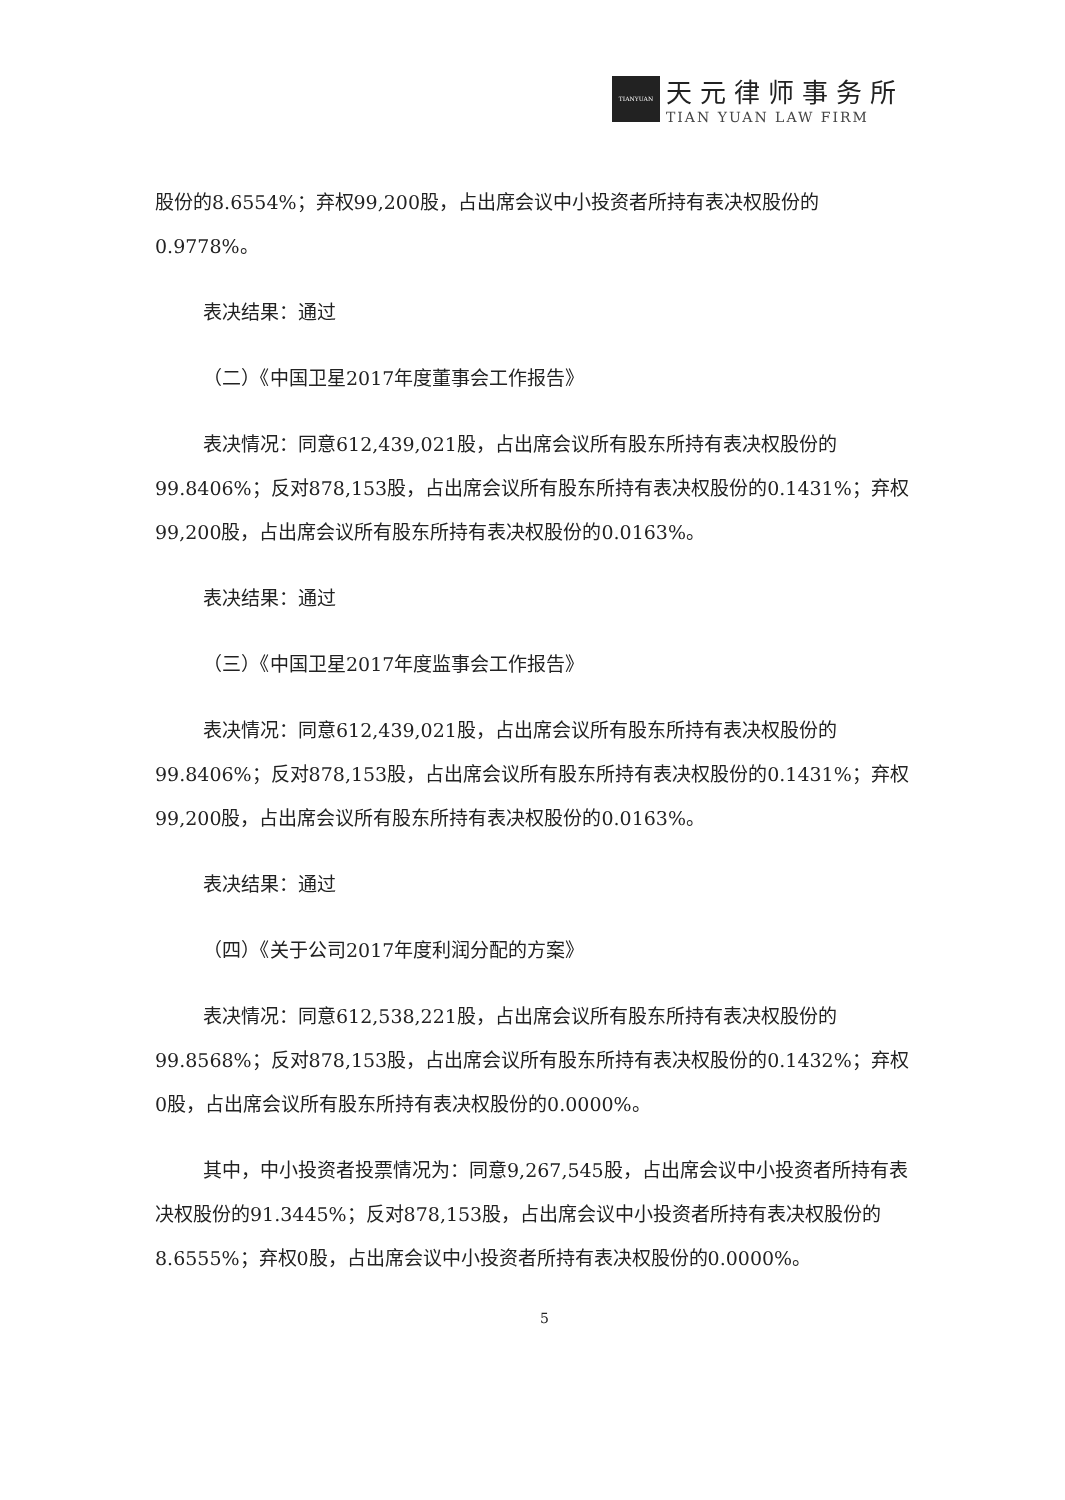TIANYUAN
天元律师事务所
TIAN YUAN LAW FIRM
股份的8.6554%；弃权99,200股，占出席会议中小投资者所持有表决权股份的0.9778%。
表决结果：通过
（二）《中国卫星2017年度董事会工作报告》
表决情况：同意612,439,021股，占出席会议所有股东所持有表决权股份的99.8406%；反对878,153股，占出席会议所有股东所持有表决权股份的0.1431%；弃权99,200股，占出席会议所有股东所持有表决权股份的0.0163%。
表决结果：通过
（三）《中国卫星2017年度监事会工作报告》
表决情况：同意612,439,021股，占出席会议所有股东所持有表决权股份的99.8406%；反对878,153股，占出席会议所有股东所持有表决权股份的0.1431%；弃权99,200股，占出席会议所有股东所持有表决权股份的0.0163%。
表决结果：通过
（四）《关于公司2017年度利润分配的方案》
表决情况：同意612,538,221股，占出席会议所有股东所持有表决权股份的99.8568%；反对878,153股，占出席会议所有股东所持有表决权股份的0.1432%；弃权0股，占出席会议所有股东所持有表决权股份的0.0000%。
其中，中小投资者投票情况为：同意9,267,545股，占出席会议中小投资者所持有表决权股份的91.3445%；反对878,153股，占出席会议中小投资者所持有表决权股份的8.6555%；弃权0股，占出席会议中小投资者所持有表决权股份的0.0000%。
5